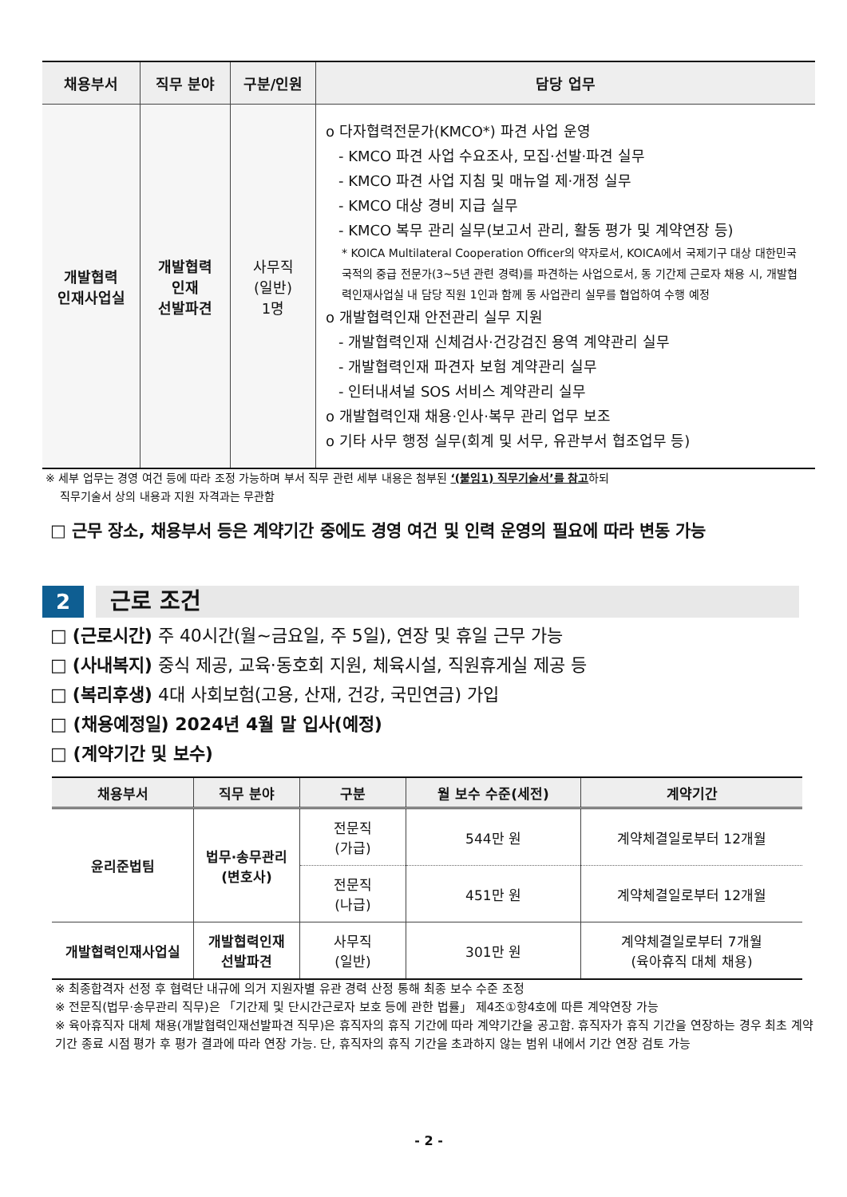| 채용부서 | 직무 분야 | 구분/인원 | 담당 업무 |
| --- | --- | --- | --- |
| 개발협력 인재사업실 | 개발협력 인재 선발파견 | 사무직 (일반) 1명 | o 다자협력전문가(KMCO*) 파견 사업 운영 - KMCO 파견 사업 수요조사, 모집·선발·파견 실무 - KMCO 파견 사업 지침 및 매뉴얼 제·개정 실무 - KMCO 대상 경비 지급 실무 - KMCO 복무 관리 실무(보고서 관리, 활동 평가 및 계약연장 등) * KOICA Multilateral Cooperation Officer의 약자로서, KOICA에서 국제기구 대상 대한민국 국적의 중급 전문가(3~5년 관련 경력)를 파견하는 사업으로서, 동 기간제 근로자 채용 시, 개발협력인재사업실 내 담당 직원 1인과 함께 동 사업관리 실무를 협업하여 수행 예정 o 개발협력인재 안전관리 실무 지원 - 개발협력인재 신체검사·건강검진 용역 계약관리 실무 - 개발협력인재 파견자 보험 계약관리 실무 - 인터내셔널 SOS 서비스 계약관리 실무 o 개발협력인재 채용·인사·복무 관리 업무 보조 o 기타 사무 행정 실무(회계 및 서무, 유관부서 협조업무 등) |
※ 세부 업무는 경영 여건 등에 따라 조정 가능하며 부서 직무 관련 세부 내용은 첨부된 ‘(붙임1) 직무기술서’를 참고하되
직무기술서 상의 내용과 지원 자격과는 무관함
□ 근무 장소, 채용부서 등은 계약기간 중에도 경영 여건 및 인력 운영의 필요에 따라 변동 가능
2 근로 조건
□ (근로시간) 주 40시간(월~금요일, 주 5일), 연장 및 휴일 근무 가능
□ (사내복지) 중식 제공, 교육·동호회 지원, 체육시설, 직원휴게실 제공 등
□ (복리후생) 4대 사회보험(고용, 산재, 건강, 국민연금) 가입
□ (채용예정일) 2024년 4월 말 입사(예정)
□ (계약기간 및 보수)
| 채용부서 | 직무 분야 | 구분 | 월 보수 수준(세전) | 계약기간 |
| --- | --- | --- | --- | --- |
| 윤리준법팀 | 법무·송무관리 (변호사) | 전문직 (가급) | 544만 원 | 계약체결일로부터 12개월 |
| | | 전문직 (나급) | 451만 원 | 계약체결일로부터 12개월 |
| 개발협력인재사업실 | 개발협력인재 선발파견 | 사무직 (일반) | 301만 원 | 계약체결일로부터 7개월 (육아휴직 대체 채용) |
※ 최종합격자 선정 후 협력단 내규에 의거 지원자별 유관 경력 산정 통해 최종 보수 수준 조정
※ 전문직(법무·송무관리 직무)은 「기간제 및 단시간근로자 보호 등에 관한 법률」 제4조①항4호에 따른 계약연장 가능
※ 육아휴직자 대체 채용(개발협력인재선발파견 직무)은 휴직자의 휴직 기간에 따라 계약기간을 공고함. 휴직자가 휴직 기간을 연장하는 경우 최초 계약기간 종료 시점 평가 후 평가 결과에 따라 연장 가능. 단, 휴직자의 휴직 기간을 초과하지 않는 범위 내에서 기간 연장 검토 가능
- 2 -